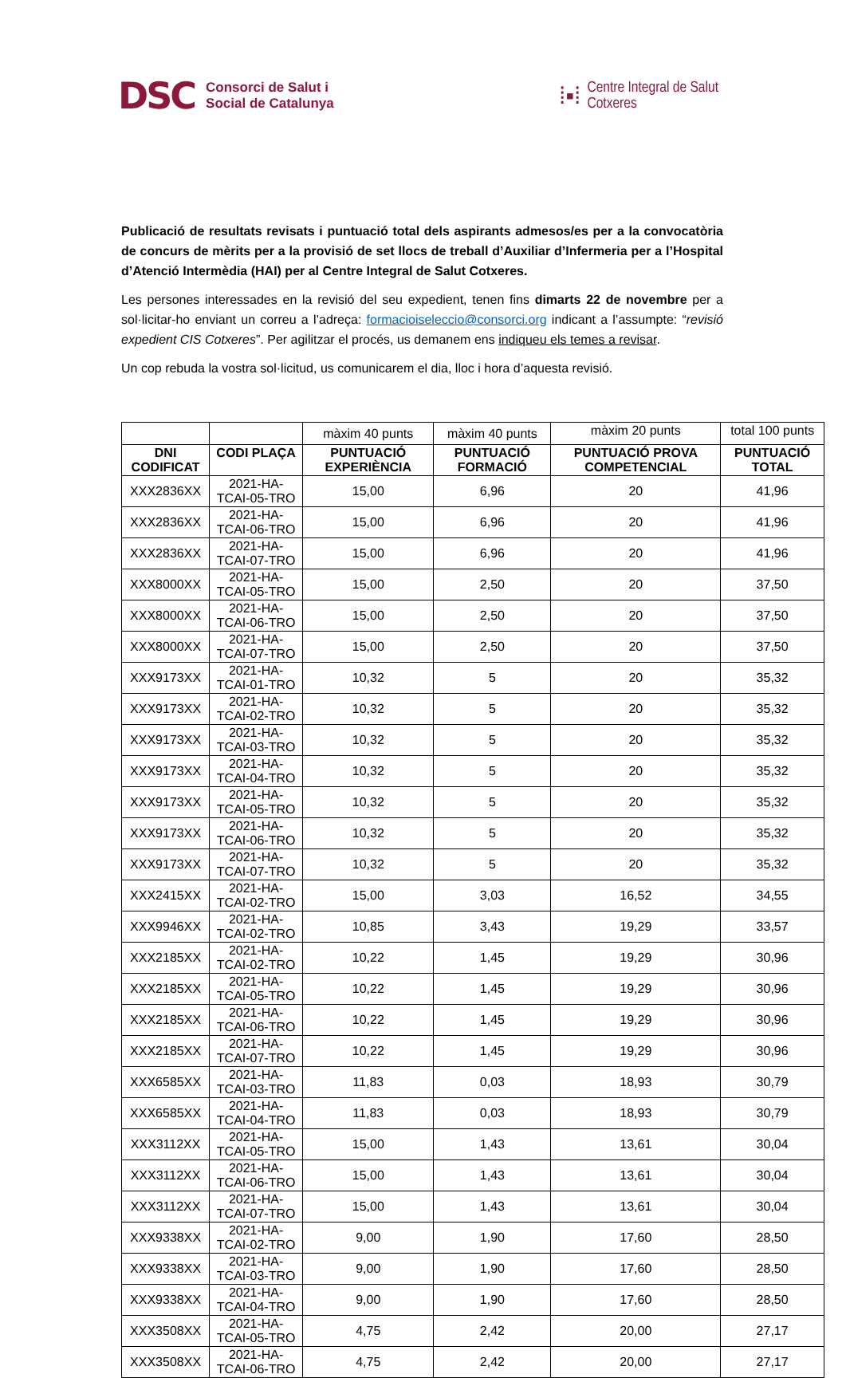DSC Consorci de Salut i
Social de Catalunya
⁞▪⁞ Centre Integral de Salut
Cotxeres
Publicació de resultats revisats i puntuació total dels aspirants admesos/es per a la convocatòria de concurs de mèrits per a la provisió de set llocs de treball d’Auxiliar d’Infermeria per a l’Hospital d’Atenció Intermèdia (HAI) per al Centre Integral de Salut Cotxeres.
Les persones interessades en la revisió del seu expedient, tenen fins dimarts 22 de novembre per a sol·licitar-ho enviant un correu a l’adreça: formacioiseleccio@consorci.org indicant a l’assumpte: “revisió expedient CIS Cotxeres”. Per agilitzar el procés, us demanem ens indiqueu els temes a revisar.
Un cop rebuda la vostra sol·licitud, us comunicarem el dia, lloc i hora d’aquesta revisió.
| | | màxim 40 punts | màxim 40 punts | màxim 20 punts | total 100 punts |
| DNI CODIFICAT | CODI PLAÇA | PUNTUACIÓ EXPERIÈNCIA | PUNTUACIÓ FORMACIÓ | PUNTUACIÓ PROVA COMPETENCIAL | PUNTUACIÓ TOTAL |
| XXX2836XX | 2021-HA-TCAI-05-TRO | 15,00 | 6,96 | 20 | 41,96 |
| XXX2836XX | 2021-HA-TCAI-06-TRO | 15,00 | 6,96 | 20 | 41,96 |
| XXX2836XX | 2021-HA-TCAI-07-TRO | 15,00 | 6,96 | 20 | 41,96 |
| XXX8000XX | 2021-HA-TCAI-05-TRO | 15,00 | 2,50 | 20 | 37,50 |
| XXX8000XX | 2021-HA-TCAI-06-TRO | 15,00 | 2,50 | 20 | 37,50 |
| XXX8000XX | 2021-HA-TCAI-07-TRO | 15,00 | 2,50 | 20 | 37,50 |
| XXX9173XX | 2021-HA-TCAI-01-TRO | 10,32 | 5 | 20 | 35,32 |
| XXX9173XX | 2021-HA-TCAI-02-TRO | 10,32 | 5 | 20 | 35,32 |
| XXX9173XX | 2021-HA-TCAI-03-TRO | 10,32 | 5 | 20 | 35,32 |
| XXX9173XX | 2021-HA-TCAI-04-TRO | 10,32 | 5 | 20 | 35,32 |
| XXX9173XX | 2021-HA-TCAI-05-TRO | 10,32 | 5 | 20 | 35,32 |
| XXX9173XX | 2021-HA-TCAI-06-TRO | 10,32 | 5 | 20 | 35,32 |
| XXX9173XX | 2021-HA-TCAI-07-TRO | 10,32 | 5 | 20 | 35,32 |
| XXX2415XX | 2021-HA-TCAI-02-TRO | 15,00 | 3,03 | 16,52 | 34,55 |
| XXX9946XX | 2021-HA-TCAI-02-TRO | 10,85 | 3,43 | 19,29 | 33,57 |
| XXX2185XX | 2021-HA-TCAI-02-TRO | 10,22 | 1,45 | 19,29 | 30,96 |
| XXX2185XX | 2021-HA-TCAI-05-TRO | 10,22 | 1,45 | 19,29 | 30,96 |
| XXX2185XX | 2021-HA-TCAI-06-TRO | 10,22 | 1,45 | 19,29 | 30,96 |
| XXX2185XX | 2021-HA-TCAI-07-TRO | 10,22 | 1,45 | 19,29 | 30,96 |
| XXX6585XX | 2021-HA-TCAI-03-TRO | 11,83 | 0,03 | 18,93 | 30,79 |
| XXX6585XX | 2021-HA-TCAI-04-TRO | 11,83 | 0,03 | 18,93 | 30,79 |
| XXX3112XX | 2021-HA-TCAI-05-TRO | 15,00 | 1,43 | 13,61 | 30,04 |
| XXX3112XX | 2021-HA-TCAI-06-TRO | 15,00 | 1,43 | 13,61 | 30,04 |
| XXX3112XX | 2021-HA-TCAI-07-TRO | 15,00 | 1,43 | 13,61 | 30,04 |
| XXX9338XX | 2021-HA-TCAI-02-TRO | 9,00 | 1,90 | 17,60 | 28,50 |
| XXX9338XX | 2021-HA-TCAI-03-TRO | 9,00 | 1,90 | 17,60 | 28,50 |
| XXX9338XX | 2021-HA-TCAI-04-TRO | 9,00 | 1,90 | 17,60 | 28,50 |
| XXX3508XX | 2021-HA-TCAI-05-TRO | 4,75 | 2,42 | 20,00 | 27,17 |
| XXX3508XX | 2021-HA-TCAI-06-TRO | 4,75 | 2,42 | 20,00 | 27,17 |